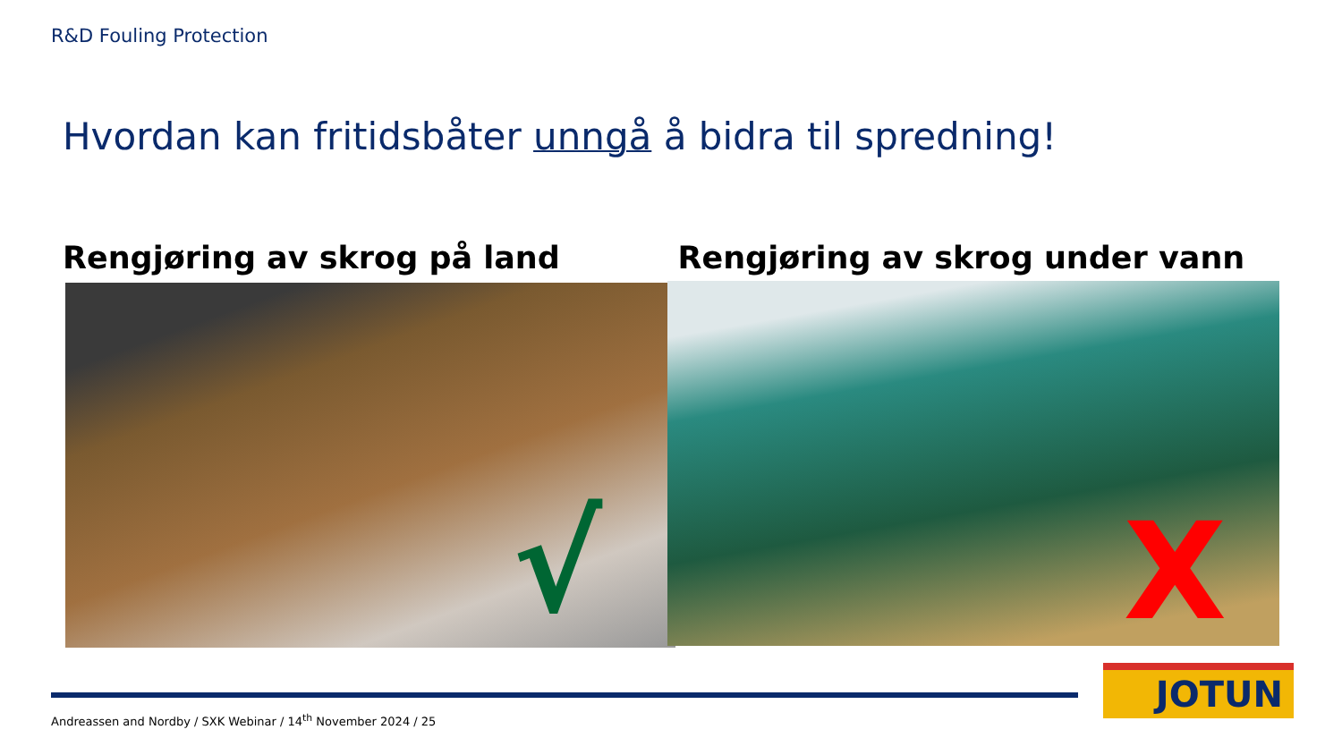R&D Fouling Protection
Hvordan kan fritidsbåter unngå å bidra til spredning!
Rengjøring av skrog på land
√
Rengjøring av skrog under vann
X
JOTUN
Andreassen and Nordby / SXK Webinar / 14<sup>th</sup> November 2024 / 25